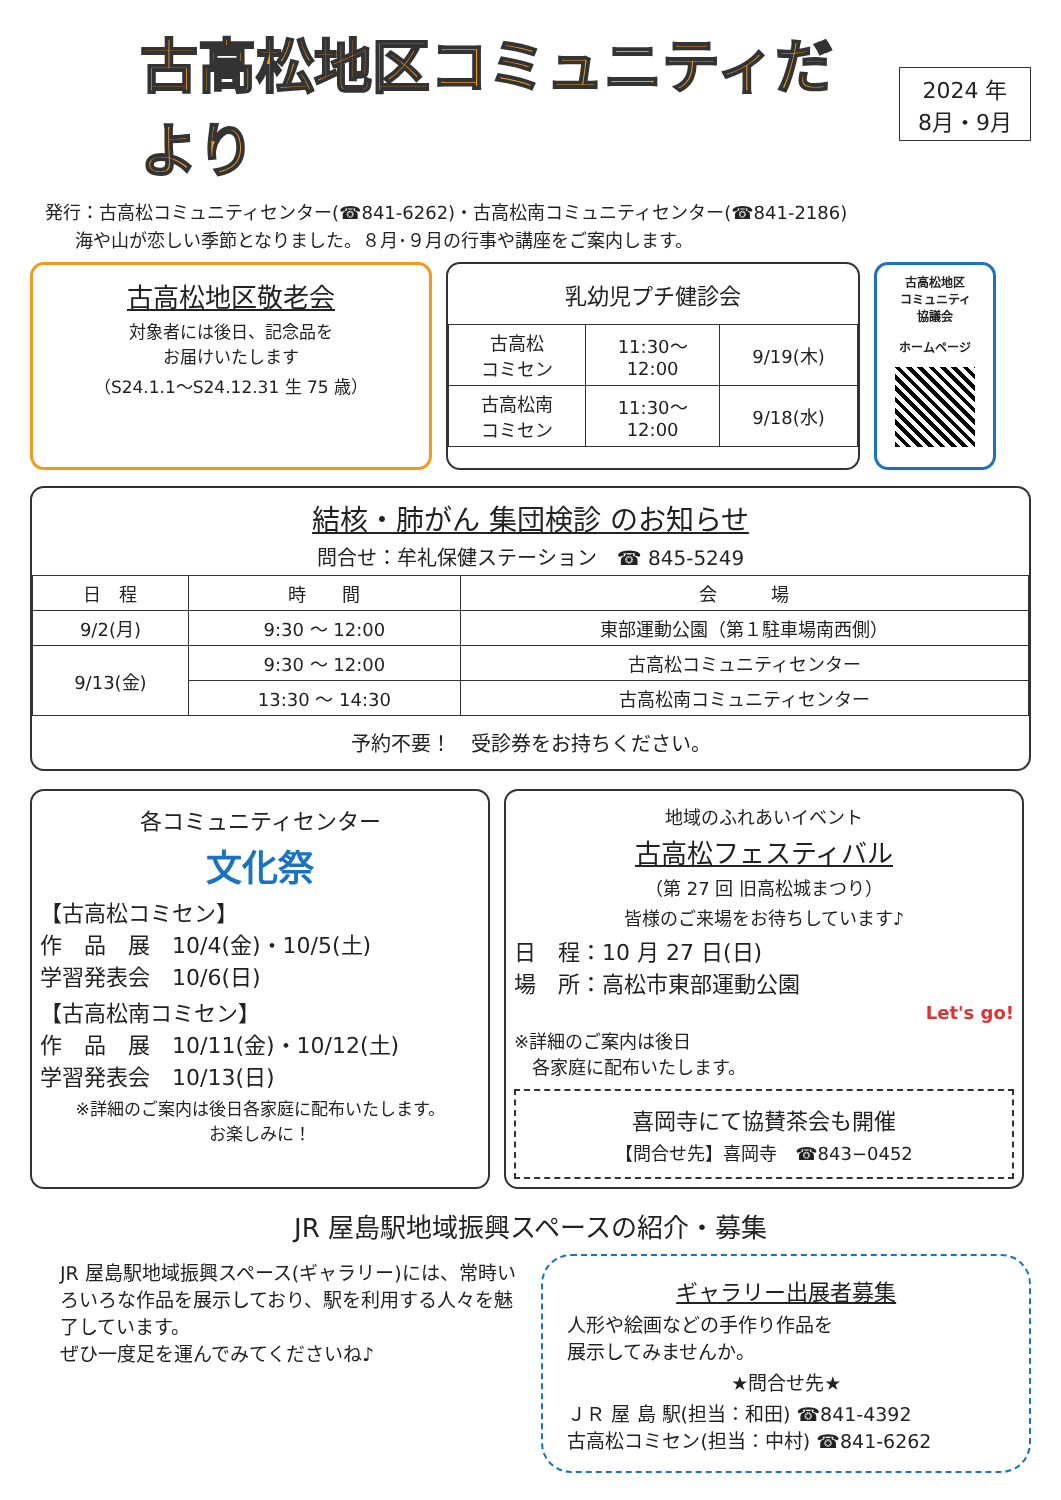古高松地区コミュニティだより
2024 年
8月・9月
発行：古高松コミュニティセンター(☎841-6262)・古高松南コミュニティセンター(☎841-2186)
海や山が恋しい季節となりました。８月･９月の行事や講座をご案内します。
古高松地区敬老会
対象者には後日、記念品を
お届けいたします
（S24.1.1～S24.12.31 生 75 歳）
乳幼児プチ健診会
| 古高松 コミセン | 11:30～ 12:00 | 9/19(木) |
| 古高松南 コミセン | 11:30～ 12:00 | 9/18(水) |
古高松地区
コミュニティ
協議会
ホームページ
結核・肺がん 集団検診 のお知らせ
問合せ：牟礼保健ステーション　☎ 845-5249
| 日 程 | 時 間 | 会 場 |
| --- | --- | --- |
| 9/2(月) | 9:30 ～ 12:00 | 東部運動公園（第１駐車場南西側） |
| 9/13(金) | 9:30 ～ 12:00 | 古高松コミュニティセンター |
| | 13:30 ～ 14:30 | 古高松南コミュニティセンター |
予約不要！　受診券をお持ちください。
各コミュニティセンター
文化祭
【古高松コミセン】
作　品　展　10/4(金)・10/5(土)
学習発表会　10/6(日)
【古高松南コミセン】
作　品　展　10/11(金)・10/12(土)
学習発表会　10/13(日)
※詳細のご案内は後日各家庭に配布いたします。
お楽しみに！
地域のふれあいイベント
古高松フェスティバル
（第 27 回 旧高松城まつり）
皆様のご来場をお待ちしています♪
日　程：10 月 27 日(日)
場　所：高松市東部運動公園
Let's go!
※詳細のご案内は後日
　各家庭に配布いたします。
喜岡寺にて協賛茶会も開催
【問合せ先】喜岡寺　☎843−0452
JR 屋島駅地域振興スペースの紹介・募集
JR 屋島駅地域振興スペース(ギャラリー)には、常時いろいろな作品を展示しており、駅を利用する人々を魅了しています。
ぜひ一度足を運んでみてくださいね♪
ギャラリー出展者募集
人形や絵画などの手作り作品を
展示してみませんか。
★問合せ先★
ＪＲ 屋 島 駅(担当：和田) ☎841-4392
古高松コミセン(担当：中村) ☎841-6262